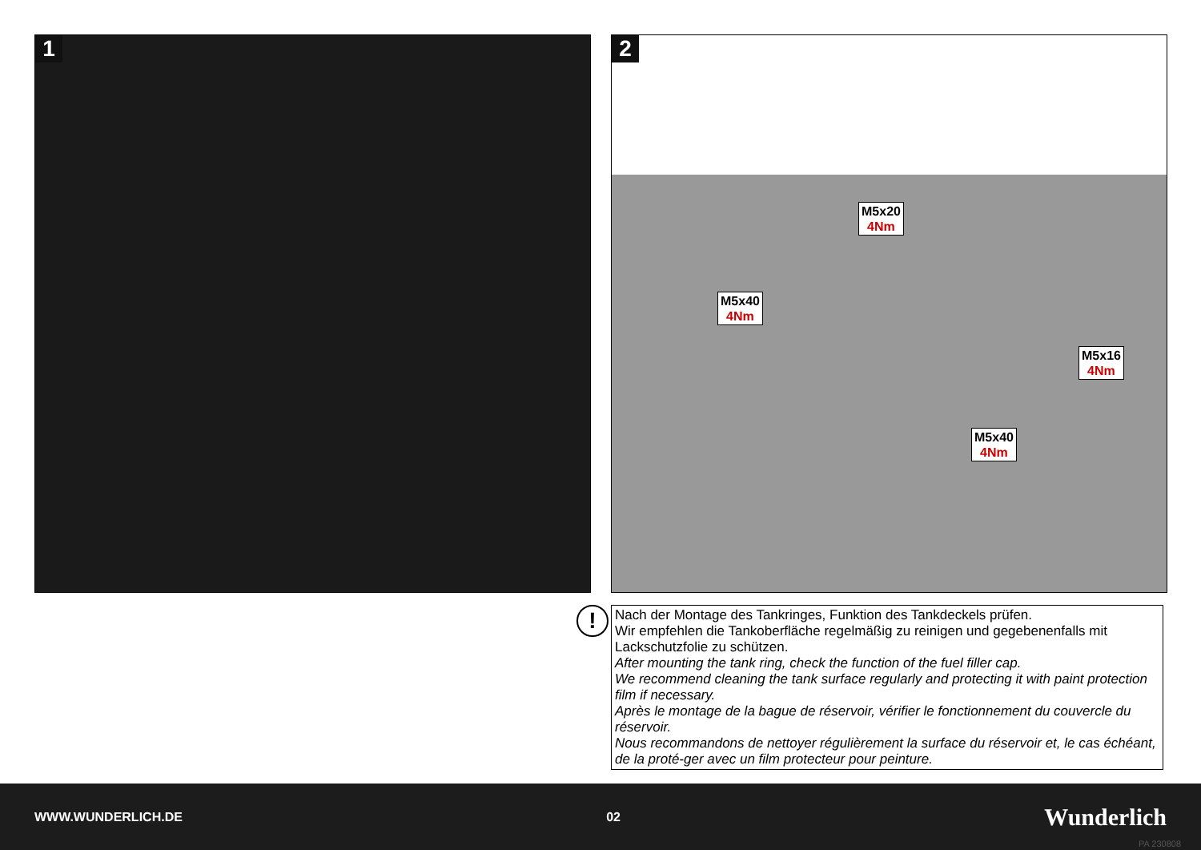1
2
M5x20
4Nm
M5x40
4Nm
M5x16
4Nm
M5x40
4Nm
!
Nach der Montage des Tankringes, Funktion des Tankdeckels prüfen.
Wir empfehlen die Tankoberfläche regelmäßig zu reinigen und gegebenenfalls mit Lackschutzfolie zu schützen.
After mounting the tank ring, check the function of the fuel filler cap.
We recommend cleaning the tank surface regularly and protecting it with paint protection film if necessary.
Après le montage de la bague de réservoir, vérifier le fonctionnement du couvercle du réservoir.
Nous recommandons de nettoyer régulièrement la surface du réservoir et, le cas échéant, de la proté-ger avec un film protecteur pour peinture.
WWW.WUNDERLICH.DE 02 Wunderlich
PA 230808